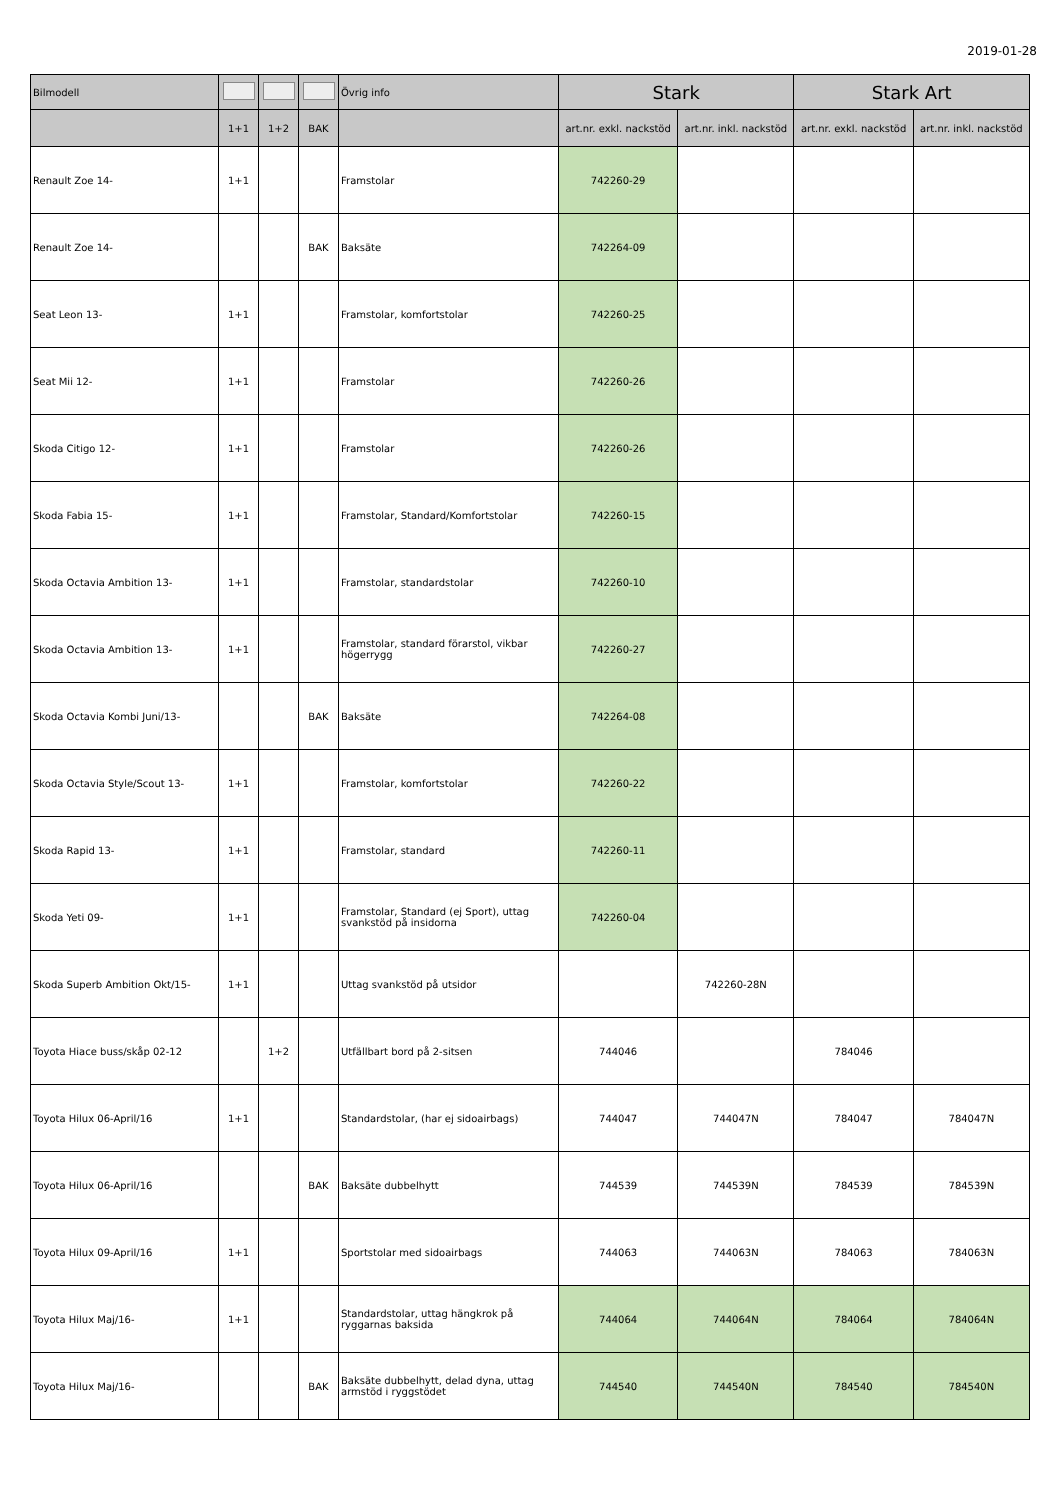2019-01-28
| Bilmodell | | | | Övrig info | Stark | | Stark Art | |
| --- | --- | --- | --- | --- | --- | --- | --- | --- |
| | 1+1 | 1+2 | BAK | | art.nr. exkl. nackstöd | art.nr. inkl. nackstöd | art.nr. exkl. nackstöd | art.nr. inkl. nackstöd |
| Renault Zoe 14- | 1+1 | | | Framstolar | 742260-29 | | | |
| Renault Zoe 14- | | | BAK | Baksäte | 742264-09 | | | |
| Seat Leon 13- | 1+1 | | | Framstolar, komfortstolar | 742260-25 | | | |
| Seat Mii 12- | 1+1 | | | Framstolar | 742260-26 | | | |
| Skoda Citigo 12- | 1+1 | | | Framstolar | 742260-26 | | | |
| Skoda Fabia 15- | 1+1 | | | Framstolar, Standard/Komfortstolar | 742260-15 | | | |
| Skoda Octavia Ambition 13- | 1+1 | | | Framstolar, standardstolar | 742260-10 | | | |
| Skoda Octavia Ambition 13- | 1+1 | | | Framstolar, standard förarstol, vikbar högerrygg | 742260-27 | | | |
| Skoda Octavia Kombi Juni/13- | | | BAK | Baksäte | 742264-08 | | | |
| Skoda Octavia Style/Scout 13- | 1+1 | | | Framstolar, komfortstolar | 742260-22 | | | |
| Skoda Rapid 13- | 1+1 | | | Framstolar, standard | 742260-11 | | | |
| Skoda Yeti 09- | 1+1 | | | Framstolar, Standard (ej Sport), uttag svankstöd på insidorna | 742260-04 | | | |
| Skoda Superb Ambition Okt/15- | 1+1 | | | Uttag svankstöd på utsidor | | 742260-28N | | |
| Toyota Hiace buss/skåp 02-12 | | 1+2 | | Utfällbart bord på 2-sitsen | 744046 | | 784046 | |
| Toyota Hilux 06-April/16 | 1+1 | | | Standardstolar, (har ej sidoairbags) | 744047 | 744047N | 784047 | 784047N |
| Toyota Hilux 06-April/16 | | | BAK | Baksäte dubbelhytt | 744539 | 744539N | 784539 | 784539N |
| Toyota Hilux 09-April/16 | 1+1 | | | Sportstolar med sidoairbags | 744063 | 744063N | 784063 | 784063N |
| Toyota Hilux Maj/16- | 1+1 | | | Standardstolar, uttag hängkrok på ryggarnas baksida | 744064 | 744064N | 784064 | 784064N |
| Toyota Hilux Maj/16- | | | BAK | Baksäte dubbelhytt, delad dyna, uttag armstöd i ryggstödet | 744540 | 744540N | 784540 | 784540N |